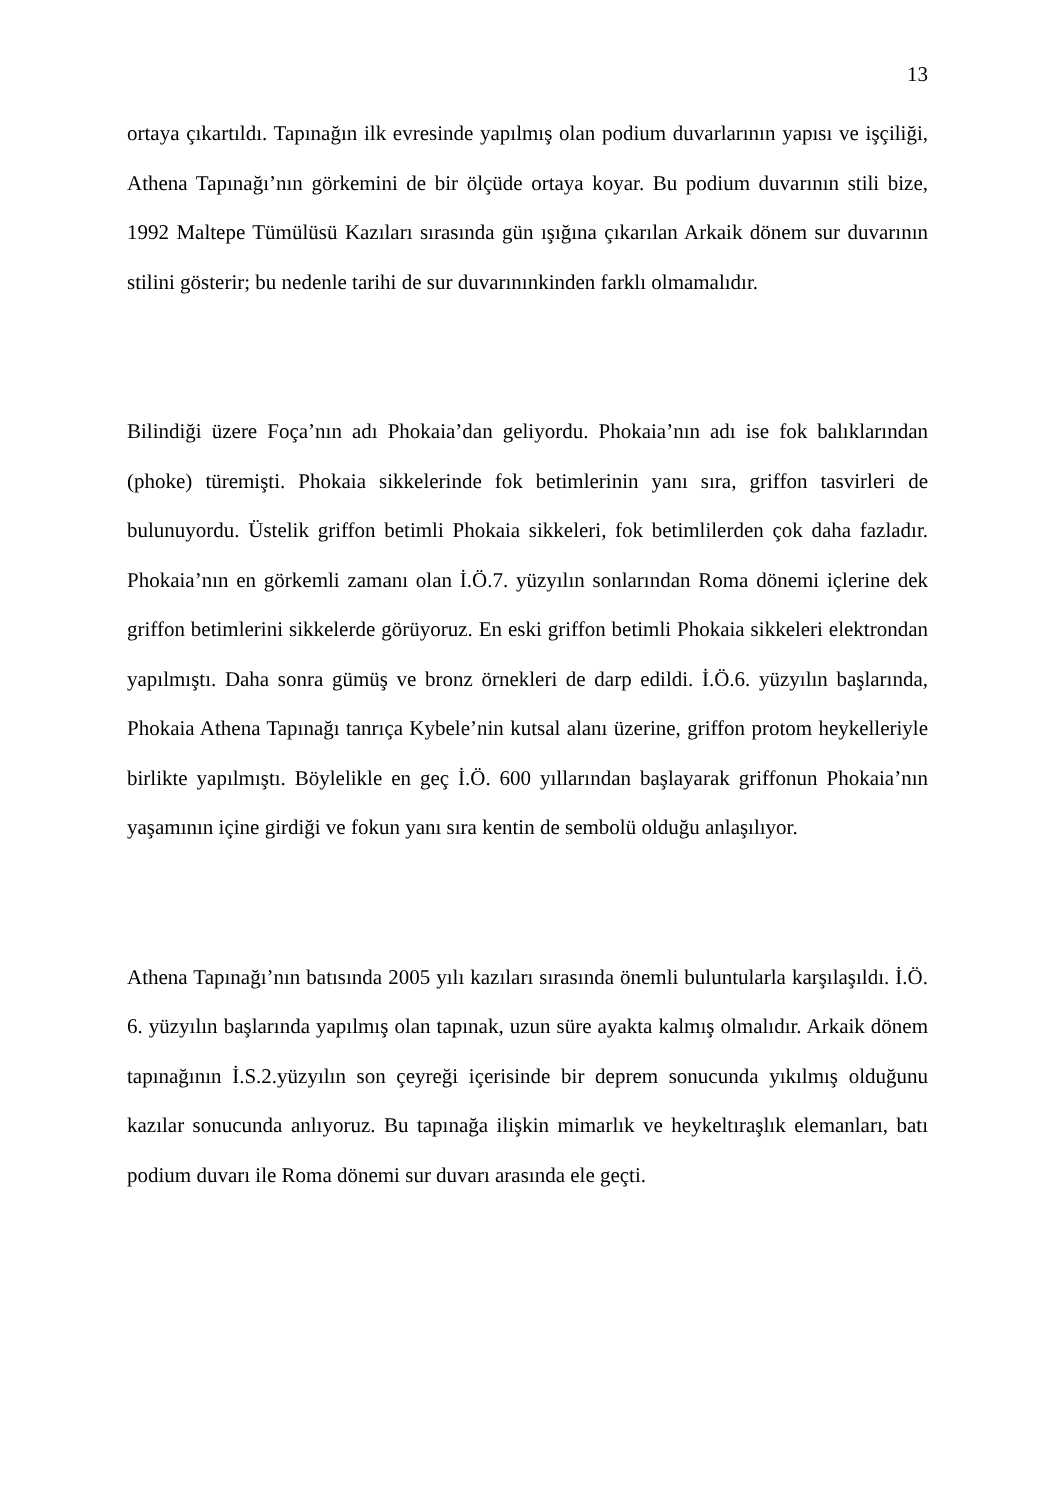13
ortaya çıkartıldı. Tapınağın ilk evresinde yapılmış olan podium duvarlarının yapısı ve işçiliği, Athena Tapınağı’nın görkemini de bir ölçüde ortaya koyar. Bu podium duvarının stili bize, 1992 Maltepe Tümülüsü Kazıları sırasında gün ışığına çıkarılan Arkaik dönem sur duvarının stilini gösterir; bu nedenle tarihi de sur duvarınınkinden farklı olmamalıdır.
Bilindiği üzere Foça’nın adı Phokaia’dan geliyordu. Phokaia’nın adı ise fok balıklarından (phoke) türemişti. Phokaia sikkelerinde fok betimlerinin yanı sıra, griffon tasvirleri de bulunuyordu. Üstelik griffon betimli Phokaia sikkeleri, fok betimlilerden çok daha fazladır. Phokaia’nın en görkemli zamanı olan İ.Ö.7. yüzyılın sonlarından Roma dönemi içlerine dek griffon betimlerini sikkelerde görüyoruz. En eski griffon betimli Phokaia sikkeleri elektrondan yapılmıştı. Daha sonra gümüş ve bronz örnekleri de darp edildi. İ.Ö.6. yüzyılın başlarında, Phokaia Athena Tapınağı tanrıça Kybele’nin kutsal alanı üzerine, griffon protom heykelleriyle birlikte yapılmıştı. Böylelikle en geç İ.Ö. 600 yıllarından başlayarak griffonun Phokaia’nın yaşamının içine girdiği ve fokun yanı sıra kentin de sembolü olduğu anlaşılıyor.
Athena Tapınağı’nın batısında 2005 yılı kazıları sırasında önemli buluntularla karşılaşıldı. İ.Ö. 6. yüzyılın başlarında yapılmış olan tapınak, uzun süre ayakta kalmış olmalıdır. Arkaik dönem tapınağının İ.S.2.yüzyılın son çeyreği içerisinde bir deprem sonucunda yıkılmış olduğunu kazılar sonucunda anlıyoruz. Bu tapınağa ilişkin mimarlık ve heykeltıraşlık elemanları, batı podium duvarı ile Roma dönemi sur duvarı arasında ele geçti.